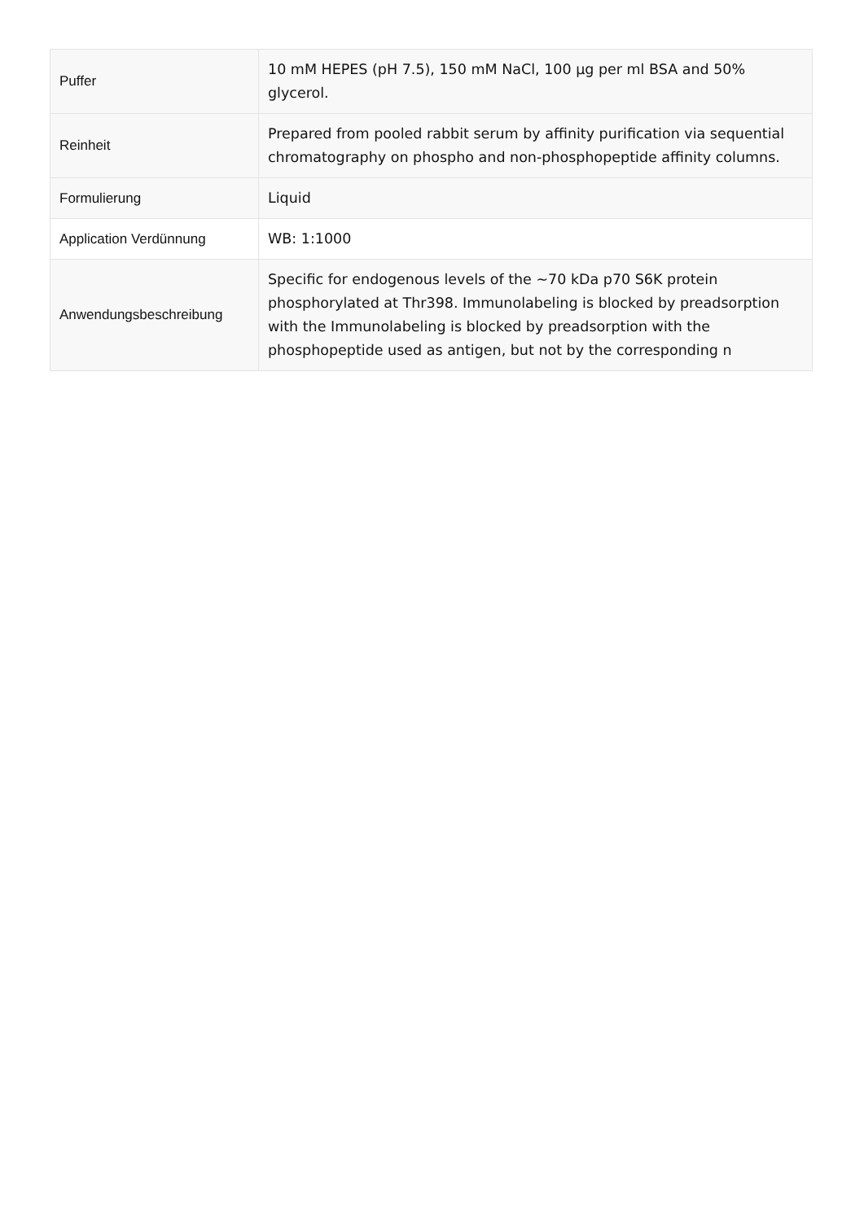| Puffer | 10 mM HEPES (pH 7.5), 150 mM NaCl, 100 µg per ml BSA and 50% glycerol. |
| Reinheit | Prepared from pooled rabbit serum by affinity purification via sequential chromatography on phospho and non-phosphopeptide affinity columns. |
| Formulierung | Liquid |
| Application Verdünnung | WB: 1:1000 |
| Anwendungsbeschreibung | Specific for endogenous levels of the ~70 kDa p70 S6K protein phosphorylated at Thr398. Immunolabeling is blocked by preadsorption with the Immunolabeling is blocked by preadsorption with the phosphopeptide used as antigen, but not by the corresponding n |